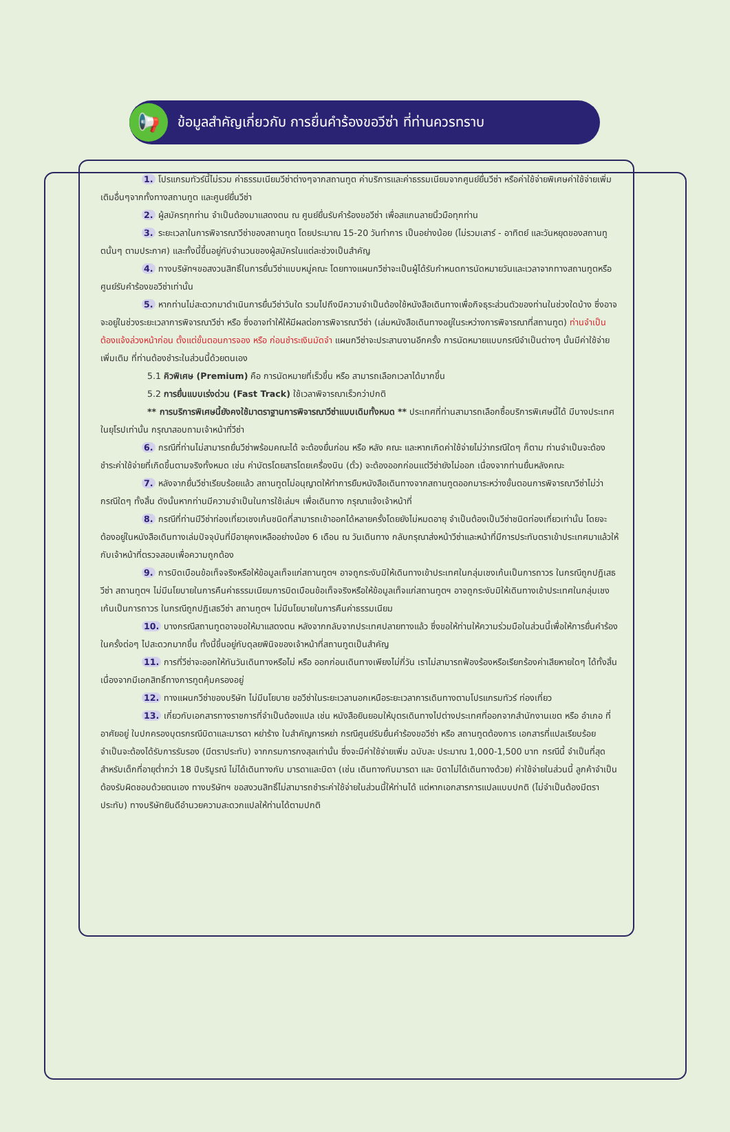📢
ข้อมูลสำคัญเกี่ยวกับ การยื่นคำร้องขอวีซ่า ที่ท่านควรทราบ
1. โปรแกรมทัวร์นี้ไม่รวม ค่าธรรมเนียมวีซ่าต่างๆจากสถานทูต ค่าบริการและค่าธรรมเนียมจากศูนย์ยื่นวีซ่า หรือค่าใช้จ่ายพิเศษค่าใช้จ่ายเพิ่มเติมอื่นๆจากทั้งทางสถานทูต และศูนย์ยื่นวีซ่า
2. ผู้สมัครทุกท่าน จำเป็นต้องมาแสดงตน ณ ศูนย์ยื่นรับคำร้องขอวีซ่า เพื่อสแกนลายนิ้วมือทุกท่าน
3. ระยะเวลาในการพิจารณาวีซ่าของสถานทูต โดยประมาณ 15-20 วันทำการ เป็นอย่างน้อย (ไม่รวมเสาร์ - อาทิตย์ และวันหยุดของสถานทูตนั้นๆ ตามประกาศ) และทั้งนี้ขึ้นอยู่กับจำนวนของผู้สมัครในแต่ละช่วงเป็นสำคัญ
4. ทางบริษัทฯขอสงวนสิทธิ์ในการยื่นวีซ่าแบบหมู่คณะ โดยทางแผนกวีซ่าจะเป็นผู้ได้รับกำหนดการนัดหมายวันและเวลาจากทางสถานทูตหรือศูนย์รับคำร้องขอวีซ่าเท่านั้น
5. หากท่านไม่สะดวกมาดำเนินการยื่นวีซ่าวันใด รวมไปถึงมีความจำเป็นต้องใช้หนังสือเดินทางเพื่อกิจธุระส่วนตัวของท่านในช่วงใดบ้าง ซึ่งอาจจะอยู่ในช่วงระยะเวลาการพิจารณาวีซ่า หรือ ซึ่งอาจทำให้ให้มีผลต่อการพิจารณาวีซ่า (เล่มหนังสือเดินทางอยู่ในระหว่างการพิจารณาที่สถานทูต) ท่านจำเป็นต้องแจ้งล่วงหน้าก่อน ตั้งแต่ขั้นตอนการจอง หรือ ก่อนชำระเงินมัดจำ แผนกวีซ่าจะประสานงานอีกครั้ง การนัดหมายแบบกรณีจำเป็นต่างๆ นั้นมีค่าใช้จ่ายเพิ่มเติม ที่ท่านต้องชำระในส่วนนี้ด้วยตนเอง
5.1 คิวพิเศษ (Premium) คือ การนัดหมายที่เร็วขึ้น หรือ สามารถเลือกเวลาได้มากขึ้น
5.2 การยื่นแบบเร่งด่วน (Fast Track) ใช้เวลาพิจารณาเร็วกว่าปกติ
** การบริการพิเศษนี้ยังคงใช้มาตราฐานการพิจารณาวีซ่าแบบเดิมทั้งหมด ** ประเทศที่ท่านสามารถเลือกซื้อบริการพิเศษนี้ได้ มีบางประเทศในยุโรปเท่านั้น กรุณาสอบถามเจ้าหน้าที่วีซ่า
6. กรณีที่ท่านไม่สามารถยื่นวีซ่าพร้อมคณะได้ จะต้องยื่นก่อน หรือ หลัง คณะ และหากเกิดค่าใช้จ่ายไม่ว่ากรณีใดๆ ก็ตาม ท่านจำเป็นจะต้องชำระค่าใช้จ่ายที่เกิดขึ้นตามจริงทั้งหมด เช่น ค่าบัตรโดยสารโดยเครื่องบิน (ตั๋ว) จะต้องออกก่อนแต่วีซ่ายังไม่ออก เนื่องจากท่านยื่นหลังคณะ
7. หลังจากยื่นวีซ่าเรียบร้อยแล้ว สถานทูตไม่อนุญาตให้ทำการยืมหนังสือเดินทางจากสถานทูตออกมาระหว่างขั้นตอนการพิจารณาวีซ่าไม่ว่ากรณีใดๆ ทั้งสิ้น ดังนั้นหากท่านมีความจำเป็นในการใช้เล่มฯ เพื่อเดินทาง กรุณาแจ้งเจ้าหน้าที่
8. กรณีที่ท่านมีวีซ่าท่องเที่ยวเชงเก้นชนิดที่สามารถเข้าออกได้หลายครั้งโดยยังไม่หมดอายุ จำเป็นต้องเป็นวีซ่าชนิดท่องเที่ยวเท่านั้น โดยจะต้องอยู่ในหนังสือเดินทางเล่มปัจจุบันที่มีอายุคงเหลืออย่างน้อง 6 เดือน ณ วันเดินทาง กลับกรุณาส่งหน้าวีซ่าและหน้าที่มีการประทับตราเข้าประเทศมาแล้วให้กับเจ้าหน้าที่ตรวจสอบเพื่อความถูกต้อง
9. การบิดเบือนข้อเท็จจริงหรือให้ข้อมูลเท็จแก่สถานทูตฯ อาจถูกระงับมิให้เดินทางเข้าประเทศในกลุ่มเชงเก้นเป็นการถาวร ในกรณีถูกปฏิเสธวีซ่า สถานทูตฯ ไม่มีนโยบายในการคืนค่าธรรมเนียมการบิดเบือนข้อเท็จจริงหรือให้ข้อมูลเท็จแก่สถานทูตฯ อาจถูกระงับมิให้เดินทางเข้าประเทศในกลุ่มเชงเก้นเป็นการถาวร ในกรณีถูกปฏิเสธวีซ่า สถานทูตฯ ไม่มีนโยบายในการคืนค่าธรรมเนียม
10. บางกรณีสถานทูตอาจขอให้มาแสดงตน หลังจากกลับจากประเทศปลายทางแล้ว ซึ่งขอให้ท่านให้ความร่วมมือในส่วนนี้เพื่อให้การยื่นคำร้องในครั้งต่อๆ ไปสะดวกมากขึ้น ทั้งนี้ขึ้นอยู่กับดุลยพินิจของเจ้าหน้าที่สถานทูตเป็นสำคัญ
11. การที่วีซ่าจะออกให้ทันวันเดินทางหรือไม่ หรือ ออกก่อนเดินทางเพียงไม่กี่วัน เราไม่สามารถฟ้องร้องหรือเรียกร้องค่าเสียหายใดๆ ได้ทั้งสิ้น เนื่องจากมีเอกสิทธิ์ทางการทูตคุ้มครองอยู่
12. ทางแผนกวีซ่าของบริษัท ไม่มีนโยบาย ขอวีซ่าในระยะเวลานอกเหนือระยะเวลาการเดินทางตามโปรแกรมทัวร์ ท่องเที่ยว
13. เกี่ยวกับเอกสารทางราชการที่จำเป็นต้องแปล เช่น หนังสือยินยอมให้บุตรเดินทางไปต่างประเทศที่ออกจากสำนักงานเขต หรือ อำเภอ ที่อาศัยอยู่ ใบปกครองบุตรกรณีบิดาและมารดา หย่าร้าง ใบสำคัญการหย่า กรณีศูนย์รับยื่นคำร้องขอวีซ่า หรือ สถานทูตต้องการ เอกสารที่แปลเรียบร้อย จำเป็นจะต้องได้รับการรับรอง (มีตราประทับ) จากกรมการกงสุลเท่านั้น ซึ่งจะมีค่าใช้จ่ายเพิ่ม ฉบับละ ประมาณ 1,000-1,500 บาท กรณีนี้ จำเป็นที่สุด สำหรับเด็กที่อายุต่ำกว่า 18 ปีบริบูรณ์ ไม่ได้เดินทางกับ มารดาและบิดา (เช่น เดินทางกับมารดา และ บิดาไม่ได้เดินทางด้วย) ค่าใช้จ่ายในส่วนนี้ ลูกค้าจำเป็นต้องรับผิดชอบด้วยตนเอง ทางบริษัทฯ ขอสงวนสิทธิ์ไม่สามารถชำระค่าใช้จ่ายในส่วนนี้ให้ท่านได้ แต่หากเอกสารการแปลแบบปกติ (ไม่จำเป็นต้องมีตราประทับ) ทางบริษัทยินดีอำนวยความสะดวกแปลให้ท่านได้ตามปกติ